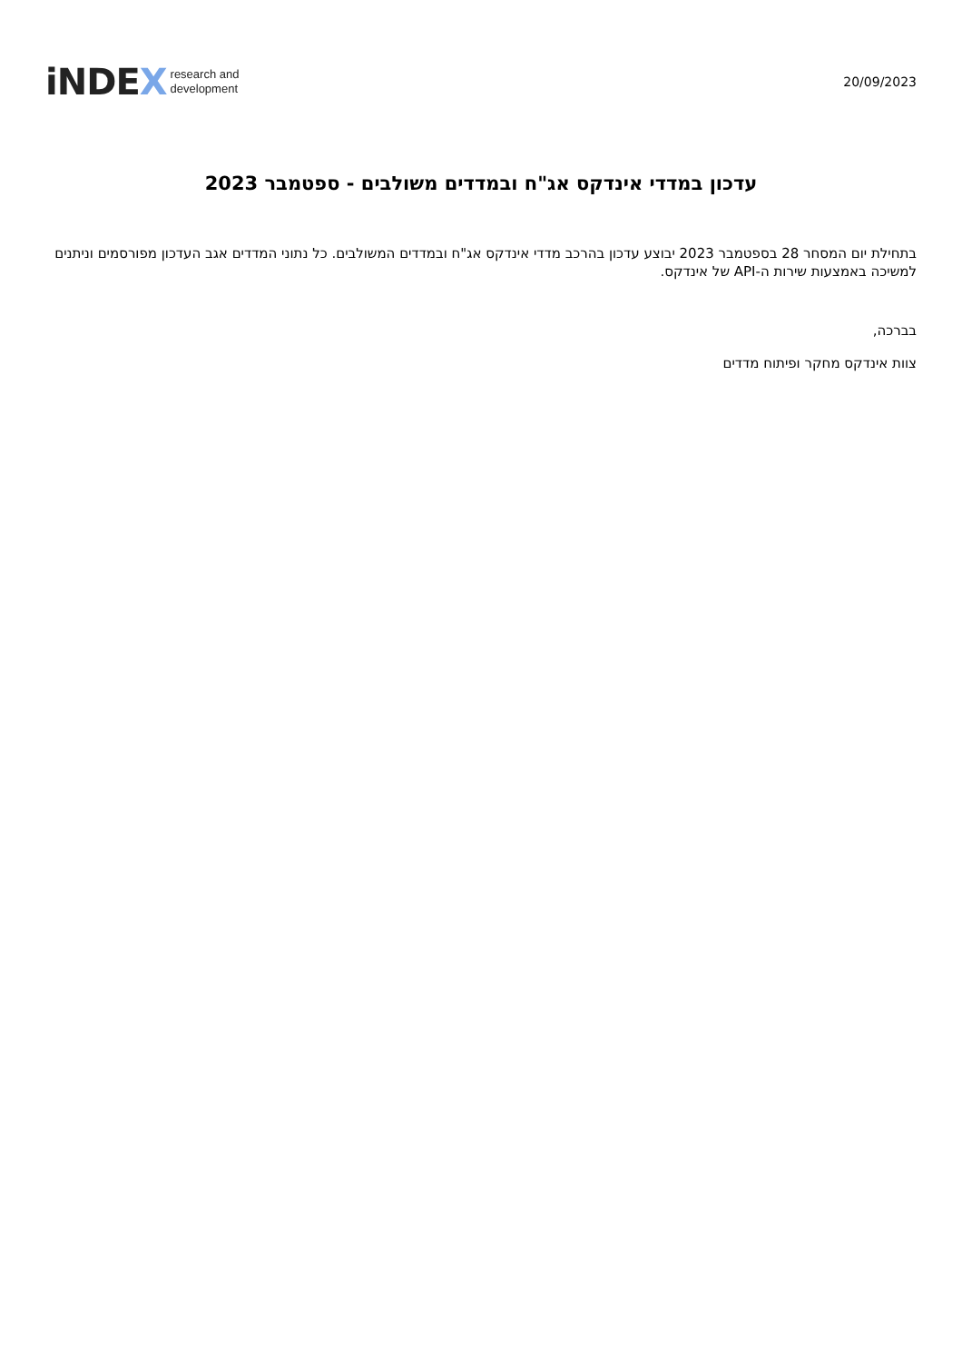iNDEX research and
development
20/09/2023
עדכון במדדי אינדקס אג"ח ובמדדים משולבים - ספטמבר 2023
בתחילת יום המסחר 28 בספטמבר 2023 יבוצע עדכון בהרכב מדדי אינדקס אג"ח ובמדדים המשולבים. כל נתוני המדדים אגב העדכון מפורסמים וניתנים למשיכה באמצעות שירות ה-API של אינדקס.
בברכה,
צוות אינדקס מחקר ופיתוח מדדים